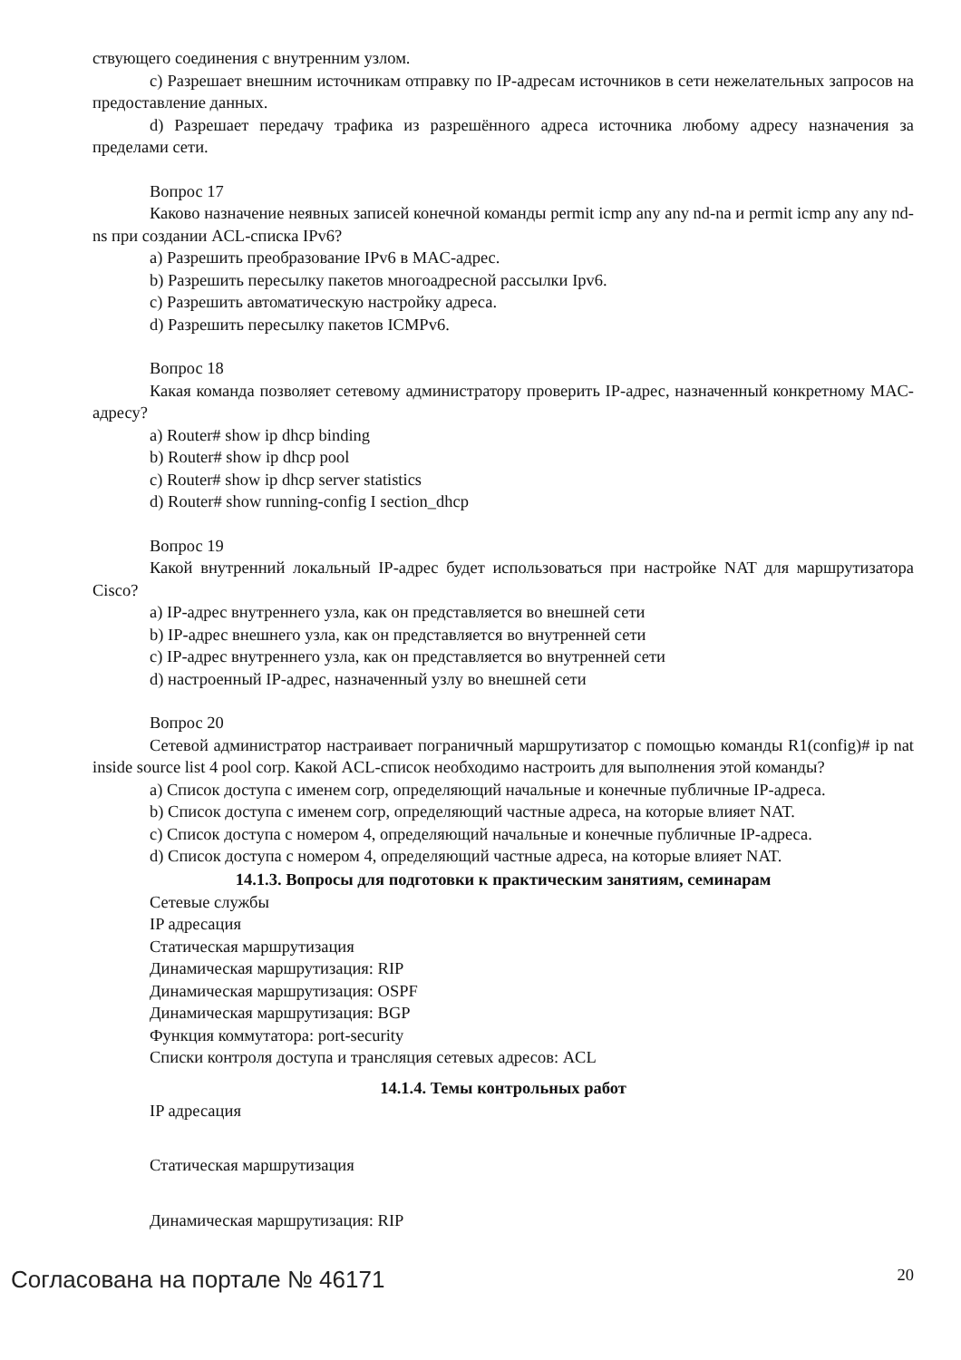ствующего соединения с внутренним узлом.
c) Разрешает внешним источникам отправку по IP-адресам источников в сети нежелательных запросов на предоставление данных.
d) Разрешает передачу трафика из разрешённого адреса источника любому адресу назначения за пределами сети.
Вопрос 17
Каково назначение неявных записей конечной команды permit icmp any any nd-na и permit icmp any any nd-ns при создании ACL-списка IPv6?
a) Разрешить преобразование IPv6 в MAC-адрес.
b) Разрешить пересылку пакетов многоадресной рассылки Ipv6.
c) Разрешить автоматическую настройку адреса.
d) Разрешить пересылку пакетов ICMPv6.
Вопрос 18
Какая команда позволяет сетевому администратору проверить IP-адрес, назначенный конкретному MAC-адресу?
a) Router# show ip dhcp binding
b) Router# show ip dhcp pool
c) Router# show ip dhcp server statistics
d) Router# show running-config I section_dhcp
Вопрос 19
Какой внутренний локальный IP-адрес будет использоваться при настройке NAT для маршрутизатора Cisco?
a) IP-адрес внутреннего узла, как он представляется во внешней сети
b) IP-адрес внешнего узла, как он представляется во внутренней сети
c) IP-адрес внутреннего узла, как он представляется во внутренней сети
d) настроенный IP-адрес, назначенный узлу во внешней сети
Вопрос 20
Сетевой администратор настраивает пограничный маршрутизатор с помощью команды R1(config)# ip nat inside source list 4 pool corp. Какой ACL-список необходимо настроить для выполнения этой команды?
a) Список доступа с именем corp, определяющий начальные и конечные публичные IP-адреса.
b) Список доступа с именем corp, определяющий частные адреса, на которые влияет NAT.
c) Список доступа с номером 4, определяющий начальные и конечные публичные IP-адреса.
d) Список доступа с номером 4, определяющий частные адреса, на которые влияет NAT.
14.1.3. Вопросы для подготовки к практическим занятиям, семинарам
Сетевые службы
IP адресация
Статическая маршрутизация
Динамическая маршрутизация: RIP
Динамическая маршрутизация: OSPF
Динамическая маршрутизация: BGP
Функция коммутатора: port-security
Списки контроля доступа и трансляция сетевых адресов: ACL
14.1.4. Темы контрольных работ
IP адресация
Статическая маршрутизация
Динамическая маршрутизация: RIP
Согласована на портале № 46171 20